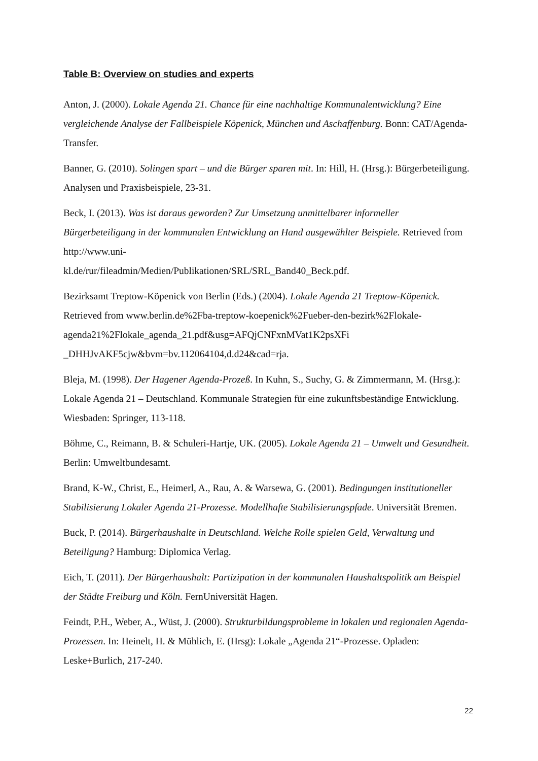Table B: Overview on studies and experts
Anton, J. (2000). Lokale Agenda 21. Chance für eine nachhaltige Kommunalentwicklung? Eine vergleichende Analyse der Fallbeispiele Köpenick, München und Aschaffenburg. Bonn: CAT/Agenda-Transfer.
Banner, G. (2010). Solingen spart – und die Bürger sparen mit. In: Hill, H. (Hrsg.): Bürgerbeteiligung. Analysen und Praxisbeispiele, 23-31.
Beck, I. (2013). Was ist daraus geworden? Zur Umsetzung unmittelbarer informeller Bürgerbeteiligung in der kommunalen Entwicklung an Hand ausgewählter Beispiele. Retrieved from http://www.uni-
kl.de/rur/fileadmin/Medien/Publikationen/SRL/SRL_Band40_Beck.pdf.
Bezirksamt Treptow-Köpenick von Berlin (Eds.) (2004). Lokale Agenda 21 Treptow-Köpenick. Retrieved from www.berlin.de%2Fba-treptow-koepenick%2Fueber-den-bezirk%2Flokale-agenda21%2Flokale_agenda_21.pdf&usg=AFQjCNFxnMVat1K2psXFi _DHHJvAKF5cjw&bvm=bv.112064104,d.d24&cad=rja.
Bleja, M. (1998). Der Hagener Agenda-Prozeß. In Kuhn, S., Suchy, G. & Zimmermann, M. (Hrsg.): Lokale Agenda 21 – Deutschland. Kommunale Strategien für eine zukunftsbeständige Entwicklung. Wiesbaden: Springer, 113-118.
Böhme, C., Reimann, B. & Schuleri-Hartje, UK. (2005). Lokale Agenda 21 – Umwelt und Gesundheit. Berlin: Umweltbundesamt.
Brand, K-W., Christ, E., Heimerl, A., Rau, A. & Warsewa, G. (2001). Bedingungen institutioneller Stabilisierung Lokaler Agenda 21-Prozesse. Modellhafte Stabilisierungspfade. Universität Bremen.
Buck, P. (2014). Bürgerhaushalte in Deutschland. Welche Rolle spielen Geld, Verwaltung und Beteiligung? Hamburg: Diplomica Verlag.
Eich, T. (2011). Der Bürgerhaushalt: Partizipation in der kommunalen Haushaltspolitik am Beispiel der Städte Freiburg und Köln. FernUniversität Hagen.
Feindt, P.H., Weber, A., Wüst, J. (2000). Strukturbildungsprobleme in lokalen und regionalen Agenda-Prozessen. In: Heinelt, H. & Mühlich, E. (Hrsg): Lokale „Agenda 21“-Prozesse. Opladen: Leske+Burlich, 217-240.
22